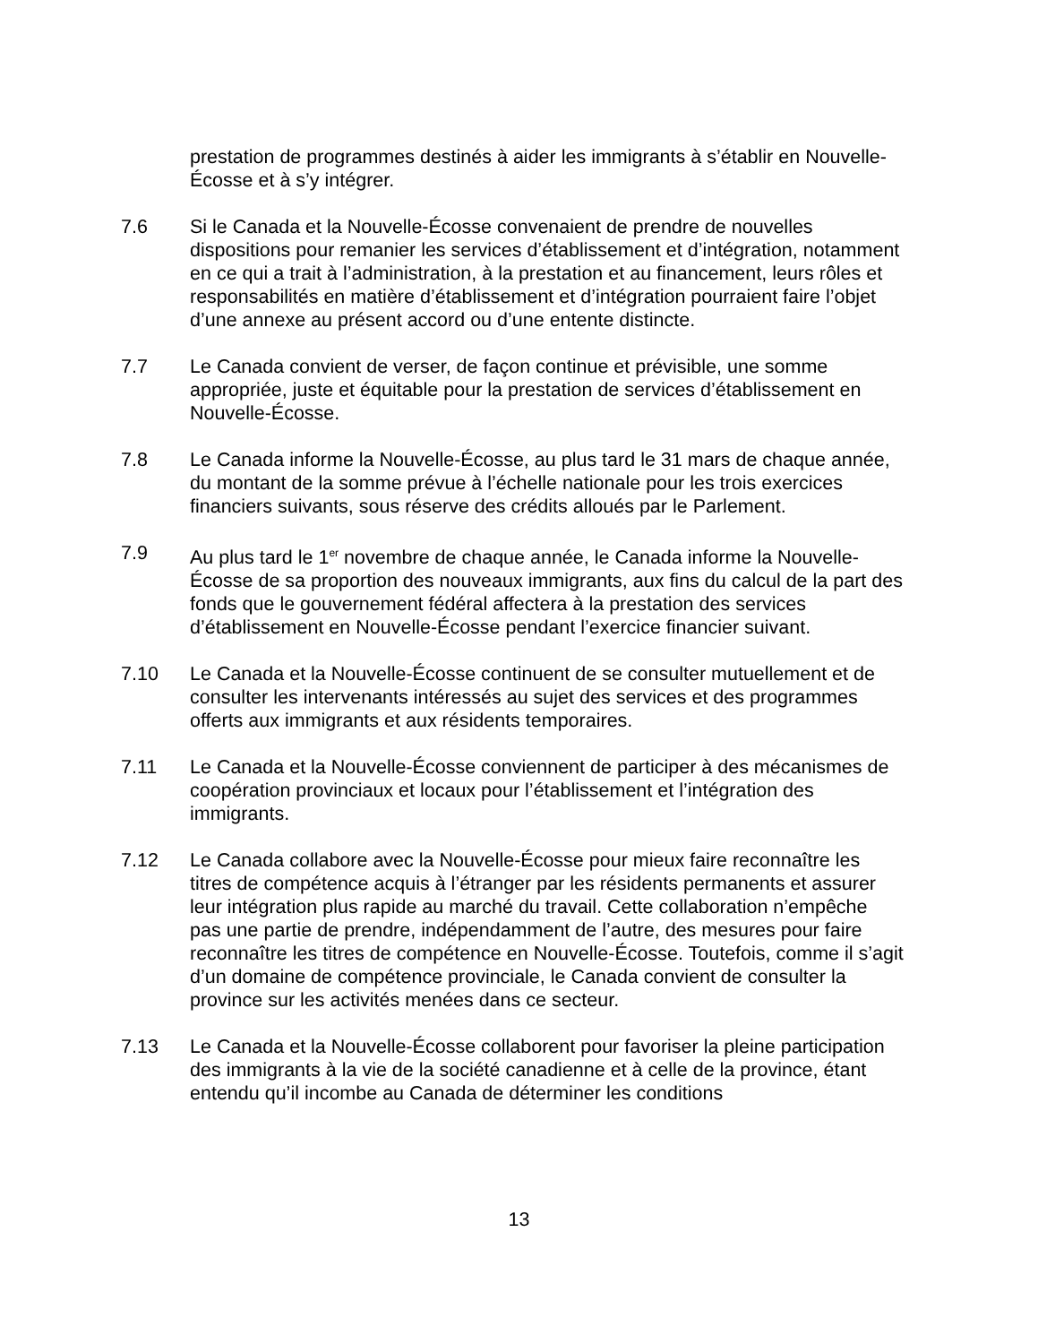prestation de programmes destinés à aider les immigrants à s’établir en Nouvelle-Écosse et à s’y intégrer.
7.6 Si le Canada et la Nouvelle-Écosse convenaient de prendre de nouvelles dispositions pour remanier les services d’établissement et d’intégration, notamment en ce qui a trait à l’administration, à la prestation et au financement, leurs rôles et responsabilités en matière d’établissement et d’intégration pourraient faire l’objet d’une annexe au présent accord ou d’une entente distincte.
7.7 Le Canada convient de verser, de façon continue et prévisible, une somme appropriée, juste et équitable pour la prestation de services d’établissement en Nouvelle-Écosse.
7.8 Le Canada informe la Nouvelle-Écosse, au plus tard le 31 mars de chaque année, du montant de la somme prévue à l’échelle nationale pour les trois exercices financiers suivants, sous réserve des crédits alloués par le Parlement.
7.9 Au plus tard le 1<sup>er</sup> novembre de chaque année, le Canada informe la Nouvelle-Écosse de sa proportion des nouveaux immigrants, aux fins du calcul de la part des fonds que le gouvernement fédéral affectera à la prestation des services d’établissement en Nouvelle-Écosse pendant l’exercice financier suivant.
7.10 Le Canada et la Nouvelle-Écosse continuent de se consulter mutuellement et de consulter les intervenants intéressés au sujet des services et des programmes offerts aux immigrants et aux résidents temporaires.
7.11 Le Canada et la Nouvelle-Écosse conviennent de participer à des mécanismes de coopération provinciaux et locaux pour l’établissement et l’intégration des immigrants.
7.12 Le Canada collabore avec la Nouvelle-Écosse pour mieux faire reconnaître les titres de compétence acquis à l’étranger par les résidents permanents et assurer leur intégration plus rapide au marché du travail. Cette collaboration n’empêche pas une partie de prendre, indépendamment de l’autre, des mesures pour faire reconnaître les titres de compétence en Nouvelle-Écosse. Toutefois, comme il s’agit d’un domaine de compétence provinciale, le Canada convient de consulter la province sur les activités menées dans ce secteur.
7.13 Le Canada et la Nouvelle-Écosse collaborent pour favoriser la pleine participation des immigrants à la vie de la société canadienne et à celle de la province, étant entendu qu’il incombe au Canada de déterminer les conditions
13